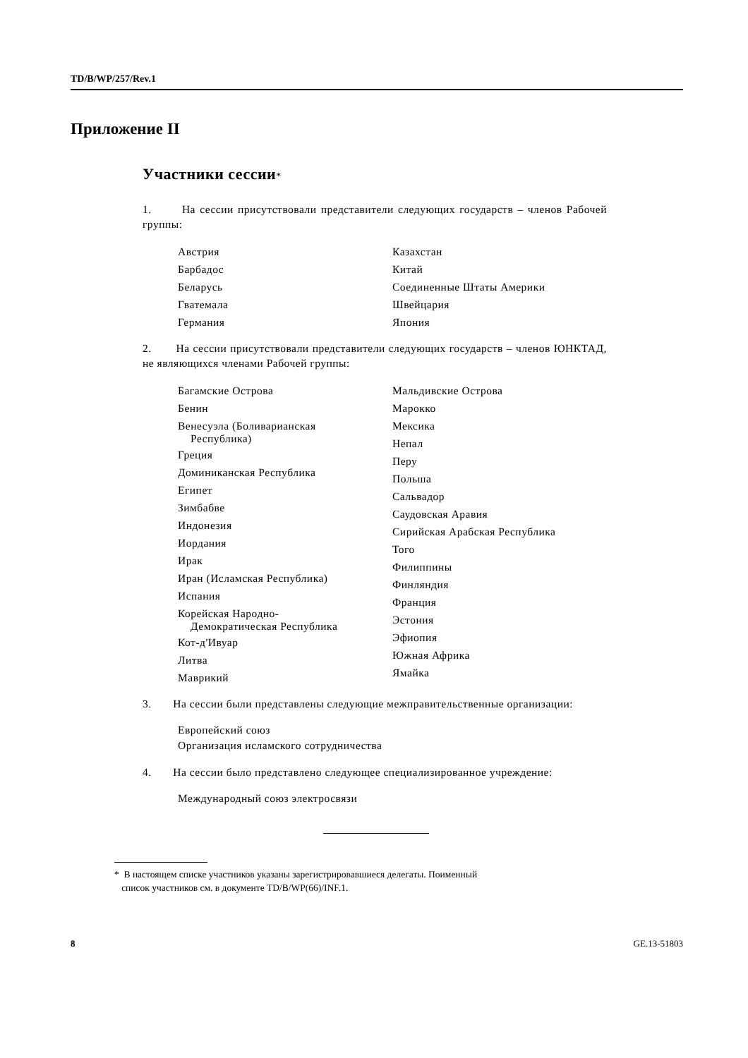TD/B/WP/257/Rev.1
Приложение II
Участники сессии*
1. На сессии присутствовали представители следующих государств – членов Рабочей группы:
Австрия
Барбадос
Беларусь
Гватемала
Германия
Казахстан
Китай
Соединенные Штаты Америки
Швейцария
Япония
2. На сессии присутствовали представители следующих государств – членов ЮНКТАД, не являющихся членами Рабочей группы:
Багамские Острова
Бенин
Венесуэла (Боливарианская
Республика)
Греция
Доминиканская Республика
Египет
Зимбабве
Индонезия
Иордания
Ирак
Иран (Исламская Республика)
Испания
Корейская Народно-
Демократическая Республика
Кот-д'Ивуар
Литва
Маврикий
Мальдивские Острова
Марокко
Мексика
Непал
Перу
Польша
Сальвадор
Саудовская Аравия
Сирийская Арабская Республика
Того
Филиппины
Финляндия
Франция
Эстония
Эфиопия
Южная Африка
Ямайка
3. На сессии были представлены следующие межправительственные организации:
Европейский союз
Организация исламского сотрудничества
4. На сессии было представлено следующее специализированное учреждение:
Международный союз электросвязи
* В настоящем списке участников указаны зарегистрировавшиеся делегаты. Поименный
список участников см. в документе TD/B/WP(66)/INF.1.
8 GE.13-51803